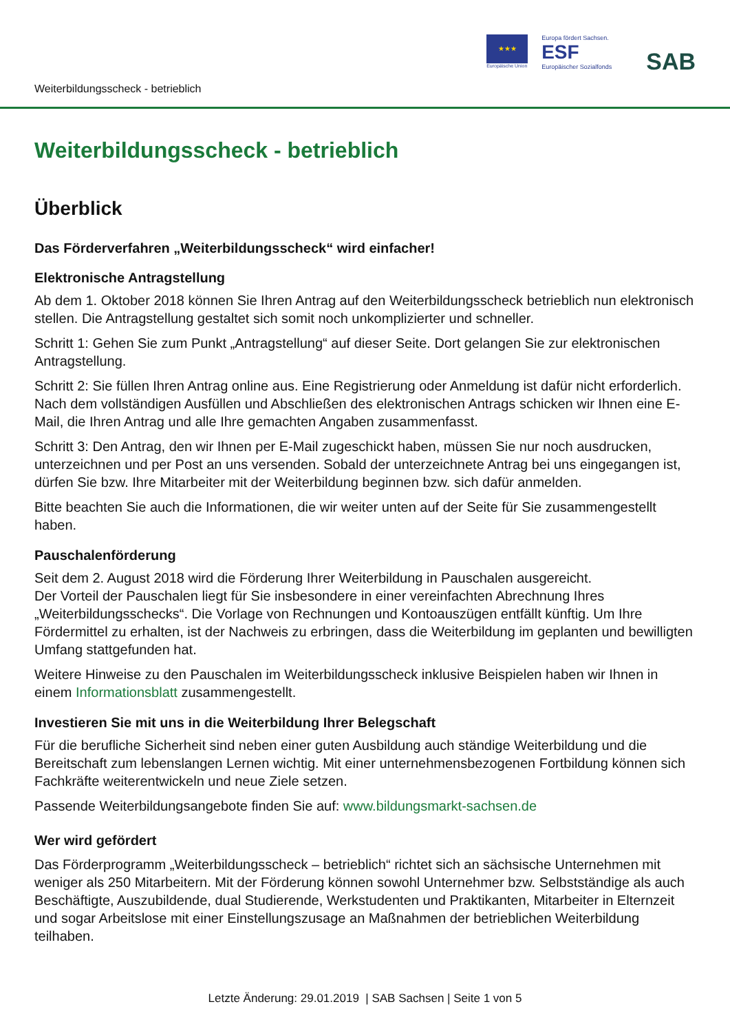★★★
Europäische Union
Europa fördert Sachsen.
ESF
Europäischer Sozialfonds
SAB
Weiterbildungsscheck - betrieblich
Weiterbildungsscheck - betrieblich
Überblick
Das Förderverfahren „Weiterbildungsscheck“ wird einfacher!
Elektronische Antragstellung
Ab dem 1. Oktober 2018 können Sie Ihren Antrag auf den Weiterbildungsscheck betrieblich nun elektronisch stellen. Die Antragstellung gestaltet sich somit noch unkomplizierter und schneller.
Schritt 1: Gehen Sie zum Punkt „Antragstellung“ auf dieser Seite. Dort gelangen Sie zur elektronischen Antragstellung.
Schritt 2: Sie füllen Ihren Antrag online aus. Eine Registrierung oder Anmeldung ist dafür nicht erforderlich. Nach dem vollständigen Ausfüllen und Abschließen des elektronischen Antrags schicken wir Ihnen eine E-Mail, die Ihren Antrag und alle Ihre gemachten Angaben zusammenfasst.
Schritt 3: Den Antrag, den wir Ihnen per E-Mail zugeschickt haben, müssen Sie nur noch ausdrucken, unterzeichnen und per Post an uns versenden. Sobald der unterzeichnete Antrag bei uns eingegangen ist, dürfen Sie bzw. Ihre Mitarbeiter mit der Weiterbildung beginnen bzw. sich dafür anmelden.
Bitte beachten Sie auch die Informationen, die wir weiter unten auf der Seite für Sie zusammengestellt haben.
Pauschalenförderung
Seit dem 2. August 2018 wird die Förderung Ihrer Weiterbildung in Pauschalen ausgereicht.
Der Vorteil der Pauschalen liegt für Sie insbesondere in einer vereinfachten Abrechnung Ihres „Weiterbildungsschecks“. Die Vorlage von Rechnungen und Kontoauszügen entfällt künftig. Um Ihre Fördermittel zu erhalten, ist der Nachweis zu erbringen, dass die Weiterbildung im geplanten und bewilligten Umfang stattgefunden hat.
Weitere Hinweise zu den Pauschalen im Weiterbildungsscheck inklusive Beispielen haben wir Ihnen in einem Informationsblatt zusammengestellt.
Investieren Sie mit uns in die Weiterbildung Ihrer Belegschaft
Für die berufliche Sicherheit sind neben einer guten Ausbildung auch ständige Weiterbildung und die Bereitschaft zum lebenslangen Lernen wichtig. Mit einer unternehmensbezogenen Fortbildung können sich Fachkräfte weiterentwickeln und neue Ziele setzen.
Passende Weiterbildungsangebote finden Sie auf: www.bildungsmarkt-sachsen.de
Wer wird gefördert
Das Förderprogramm „Weiterbildungsscheck – betrieblich“ richtet sich an sächsische Unternehmen mit weniger als 250 Mitarbeitern. Mit der Förderung können sowohl Unternehmer bzw. Selbstständige als auch Beschäftigte, Auszubildende, dual Studierende, Werkstudenten und Praktikanten, Mitarbeiter in Elternzeit und sogar Arbeitslose mit einer Einstellungszusage an Maßnahmen der betrieblichen Weiterbildung teilhaben.
Letzte Änderung: 29.01.2019 | SAB Sachsen | Seite 1 von 5